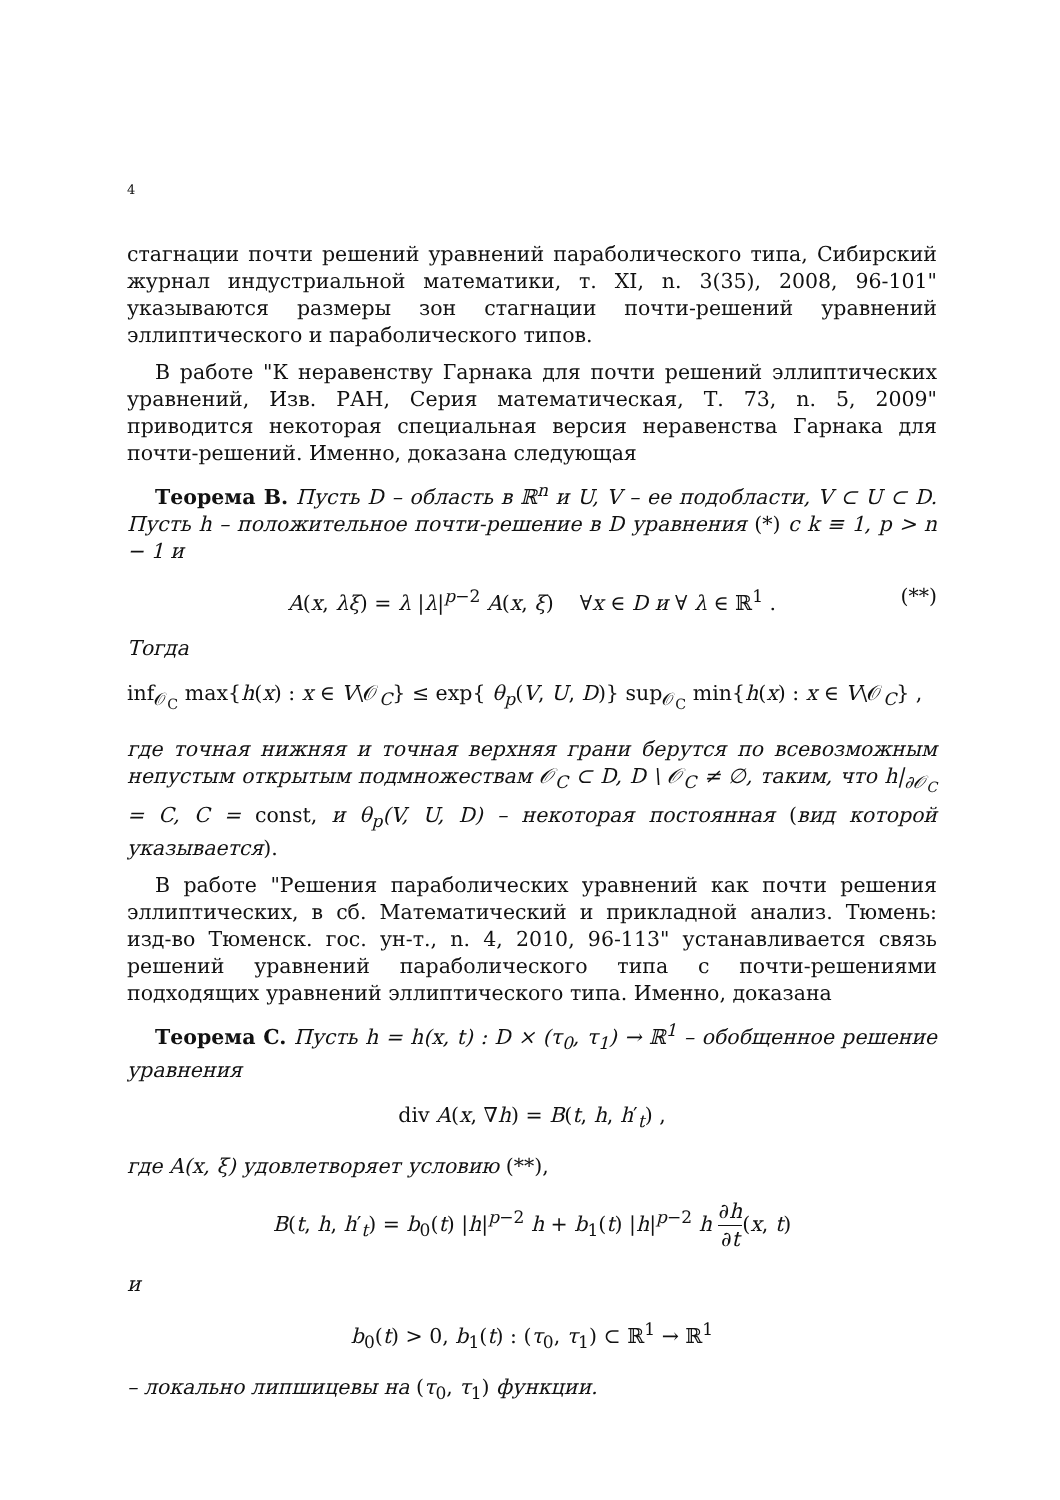4
стагнации почти решений уравнений параболического типа, Сибирский журнал индустриальной математики, т. XI, n. 3(35), 2008, 96-101" указываются размеры зон стагнации почти-решений уравнений эллиптического и параболического типов.
В работе "К неравенству Гарнака для почти решений эллиптических уравнений, Изв. РАН, Серия математическая, Т. 73, n. 5, 2009" приводится некоторая специальная версия неравенства Гарнака для почти-решений. Именно, доказана следующая
Теорема B. Пусть D – область в ℝ<sup>n</sup> и U, V – ее подобласти, V ⊂ U ⊂ D. Пусть h – положительное почти-решение в D уравнения (*) с k ≡ 1, p > n − 1 и
A(x, λξ) = λ |λ|<sup>p−2</sup> A(x, ξ) ∀x ∈ D и ∀ λ ∈ ℝ<sup>1</sup> . (**)
Тогда
inf<sub>𝒪<sub>C</sub></sub> max{h(x) : x ∈ V\𝒪<sub>C</sub>} ≤ exp{ θ<sub>p</sub>(V, U, D)} sup<sub>𝒪<sub>C</sub></sub> min{h(x) : x ∈ V\𝒪<sub>C</sub>} ,
где точная нижняя и точная верхняя грани берутся по всевозможным непустым открытым подмножествам 𝒪<sub>C</sub> ⊂ D, D \ 𝒪<sub>C</sub> ≠ ∅, таким, что h|<sub>∂𝒪<sub>C</sub></sub> = C, C = const, и θ<sub>p</sub>(V, U, D) – некоторая постоянная (вид которой указывается).
В работе "Решения параболических уравнений как почти решения эллиптических, в сб. Математический и прикладной анализ. Тюмень: изд-во Тюменск. гос. ун-т., n. 4, 2010, 96-113" устанавливается связь решений уравнений параболического типа с почти-решениями подходящих уравнений эллиптического типа. Именно, доказана
Теорема C. Пусть h = h(x, t) : D × (τ<sub>0</sub>, τ<sub>1</sub>) → ℝ<sup>1</sup> – обобщенное решение уравнения
div A(x, ∇h) = B(t, h, h′<sub>t</sub>) ,
где A(x, ξ) удовлетворяет условию (**),
B(t, h, h′<sub>t</sub>) = b<sub>0</sub>(t) |h|<sup>p−2</sup> h + b<sub>1</sub>(t) |h|<sup>p−2</sup> h ∂h ∂t(x, t)
и
b<sub>0</sub>(t) > 0, b<sub>1</sub>(t) : (τ<sub>0</sub>, τ<sub>1</sub>) ⊂ ℝ<sup>1</sup> → ℝ<sup>1</sup>
– локально липшицевы на (τ<sub>0</sub>, τ<sub>1</sub>) функции.